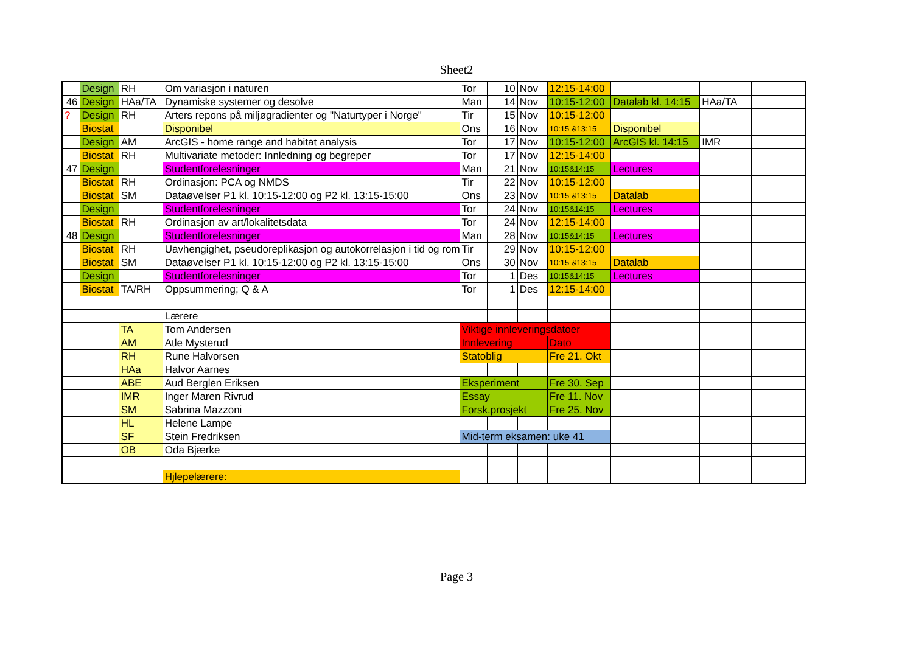Sheet2
| | Design | RH | Om variasjon i naturen | Tor | 10 | Nov | 12:15-14:00 | | | |
| 46 | Design | HAa/TA | Dynamiske systemer og desolve | Man | 14 | Nov | 10:15-12:00 | Datalab kl. 14:15 | HAa/TA | |
| ? | Design | RH | Arters repons på miljøgradienter og "Naturtyper i Norge" | Tir | 15 | Nov | 10:15-12:00 | | | |
| | Biostat | | Disponibel | Ons | 16 | Nov | 10:15 &13:15 | Disponibel | | |
| | Design | AM | ArcGIS - home range and habitat analysis | Tor | 17 | Nov | 10:15-12:00 | ArcGIS kl. 14:15 | IMR | |
| | Biostat | RH | Multivariate metoder: Innledning og begreper | Tor | 17 | Nov | 12:15-14:00 | | | |
| 47 | Design | | Studentforelesninger | Man | 21 | Nov | 10:15&14:15 | Lectures | | |
| | Biostat | RH | Ordinasjon: PCA og NMDS | Tir | 22 | Nov | 10:15-12:00 | | | |
| | Biostat | SM | Dataøvelser P1 kl. 10:15-12:00 og P2 kl. 13:15-15:00 | Ons | 23 | Nov | 10:15 &13:15 | Datalab | | |
| | Design | | Studentforelesninger | Tor | 24 | Nov | 10:15&14:15 | Lectures | | |
| | Biostat | RH | Ordinasjon av art/lokalitetsdata | Tor | 24 | Nov | 12:15-14:00 | | | |
| 48 | Design | | Studentforelesninger | Man | 28 | Nov | 10:15&14:15 | Lectures | | |
| | Biostat | RH | Uavhengighet, pseudoreplikasjon og autokorrelasjon i tid og rom | Tir | 29 | Nov | 10:15-12:00 | | | |
| | Biostat | SM | Dataøvelser P1 kl. 10:15-12:00 og P2 kl. 13:15-15:00 | Ons | 30 | Nov | 10:15 &13:15 | Datalab | | |
| | Design | | Studentforelesninger | Tor | 1 | Des | 10:15&14:15 | Lectures | | |
| | Biostat | TA/RH | Oppsummering; Q & A | Tor | 1 | Des | 12:15-14:00 | | | |
| | | | Lærere | | | | | | | |
| | | TA | Tom Andersen | Viktige innleveringsdatoer | | | | | | |
| | | AM | Atle Mysterud | Innlevering | | | Dato | | | |
| | | RH | Rune Halvorsen | Statoblig | | | Fre 21. Okt | | | |
| | | HAa | Halvor Aarnes | | | | | | | |
| | | ABE | Aud Berglen Eriksen | Eksperiment | | | Fre 30. Sep | | | |
| | | IMR | Inger Maren Rivrud | Essay | | | Fre 11. Nov | | | |
| | | SM | Sabrina Mazzoni | Forsk.prosjekt | | | Fre 25. Nov | | | |
| | | HL | Helene Lampe | | | | | | | |
| | | SF | Stein Fredriksen | Mid-term eksamen: uke 41 | | | | | | |
| | | OB | Oda Bjærke | | | | | | | |
| | | | Hjlepelærere: | | | | | | | |
Page 3